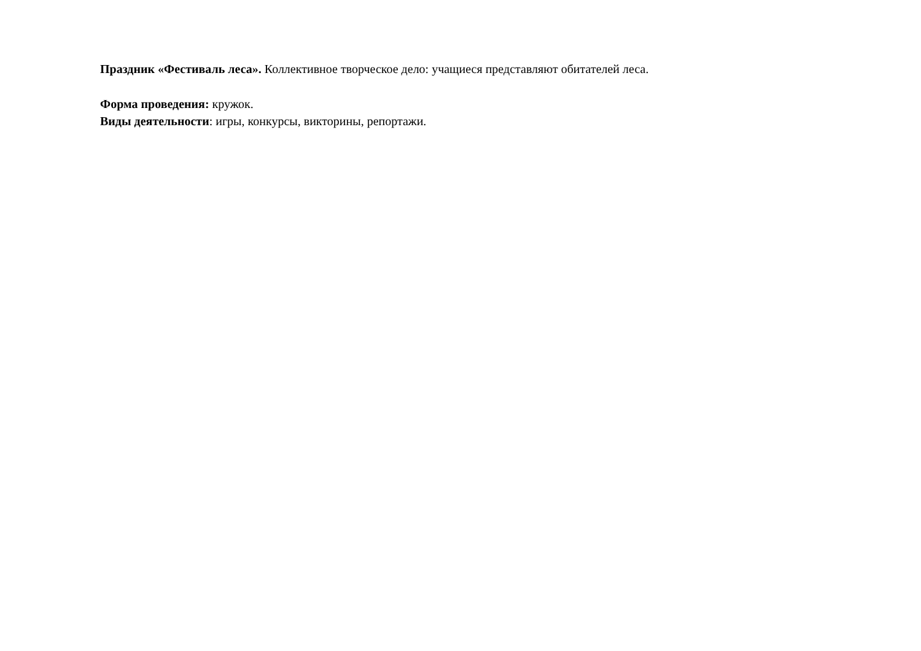Праздник «Фестиваль леса». Коллективное творческое дело: учащиеся представляют обитателей леса.
Форма проведения: кружок.
Виды деятельности: игры, конкурсы, викторины, репортажи.